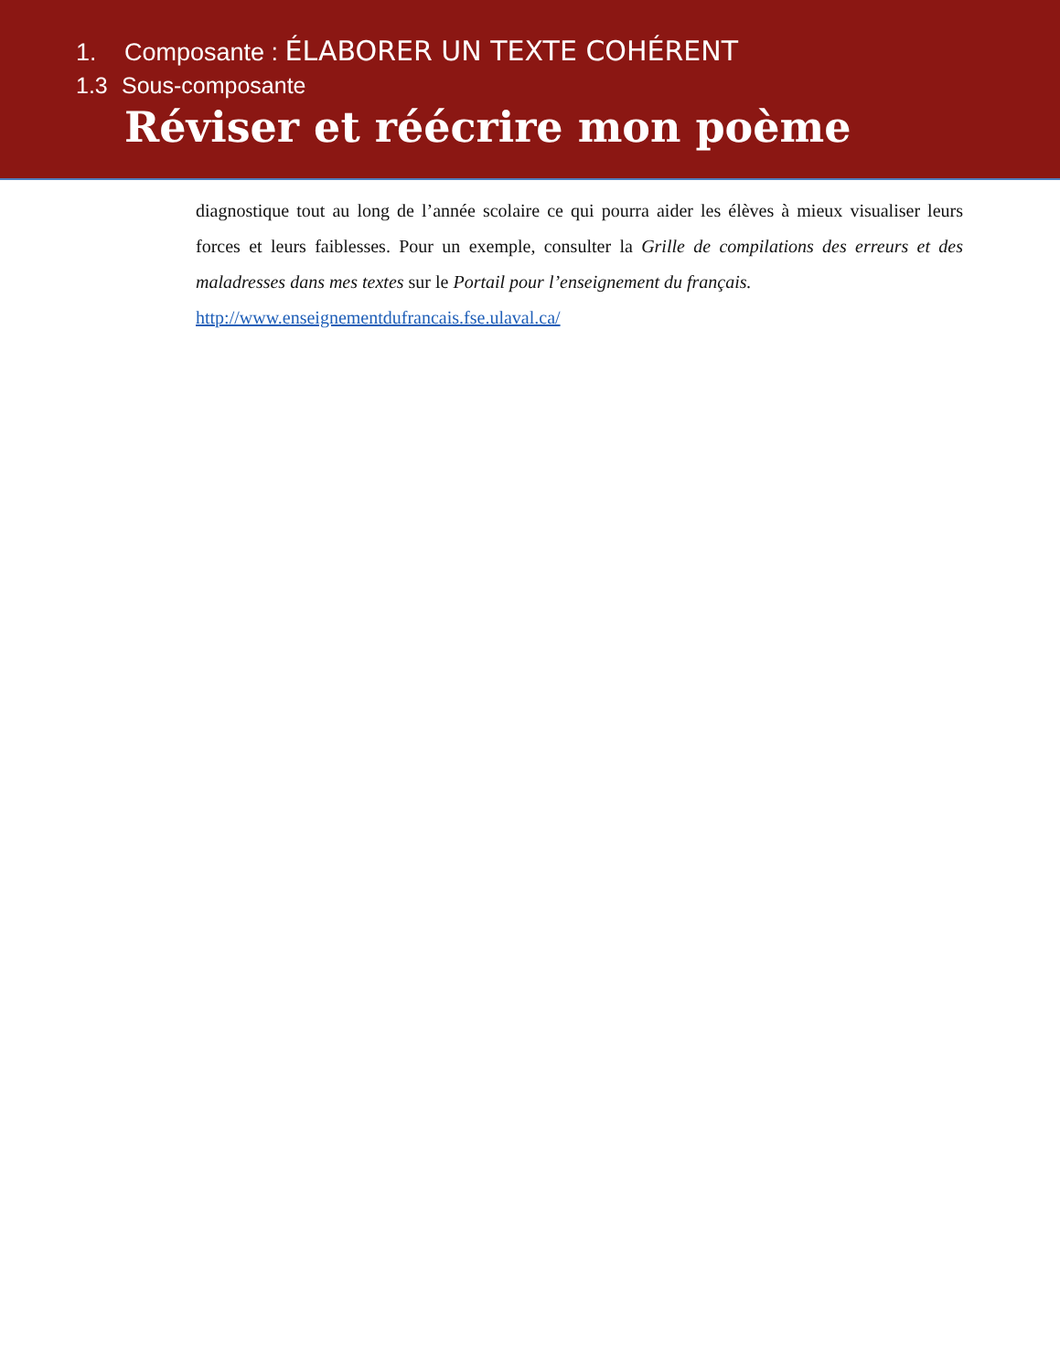1. Composante : ÉLABORER UN TEXTE COHÉRENT
1.3 Sous-composante
Réviser et réécrire mon poème
diagnostique tout au long de l’année scolaire ce qui pourra aider les élèves à mieux visualiser leurs forces et leurs faiblesses. Pour un exemple, consulter la Grille de compilations des erreurs et des maladresses dans mes textes sur le Portail pour l’enseignement du français.
http://www.enseignementdufrancais.fse.ulaval.ca/